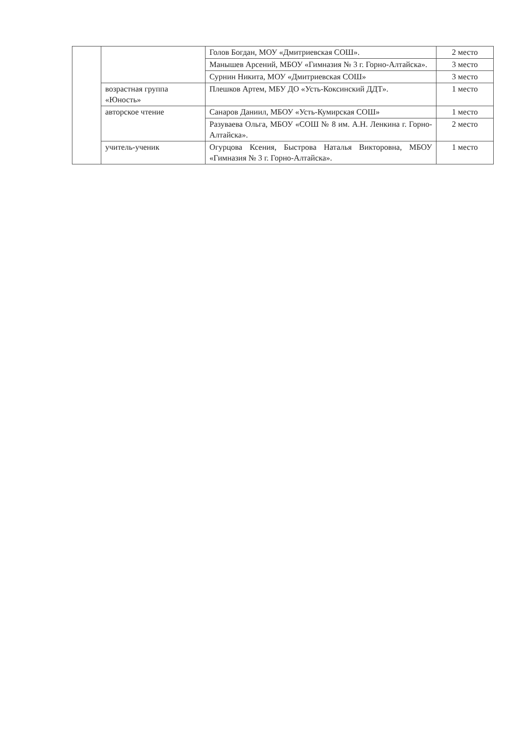| | | Голов Богдан, МОУ «Дмитриевская СОШ». | 2 место |
| | | Манышев Арсений, МБОУ «Гимназия № 3 г. Горно-Алтайска». | 3 место |
| | | Сурнин Никита, МОУ «Дмитриевская СОШ» | 3 место |
| | возрастная группа «Юность» | Плешков Артем, МБУ ДО «Усть-Коксинский ДДТ». | 1 место |
| | авторское чтение | Санаров Даниил, МБОУ «Усть-Кумирская СОШ» | 1 место |
| | | Разуваева Ольга, МБОУ «СОШ № 8 им. А.Н. Ленкина г. Горно-Алтайска». | 2 место |
| | учитель-ученик | Огурцова Ксения, Быстрова Наталья Викторовна, МБОУ «Гимназия № 3 г. Горно-Алтайска». | 1 место |